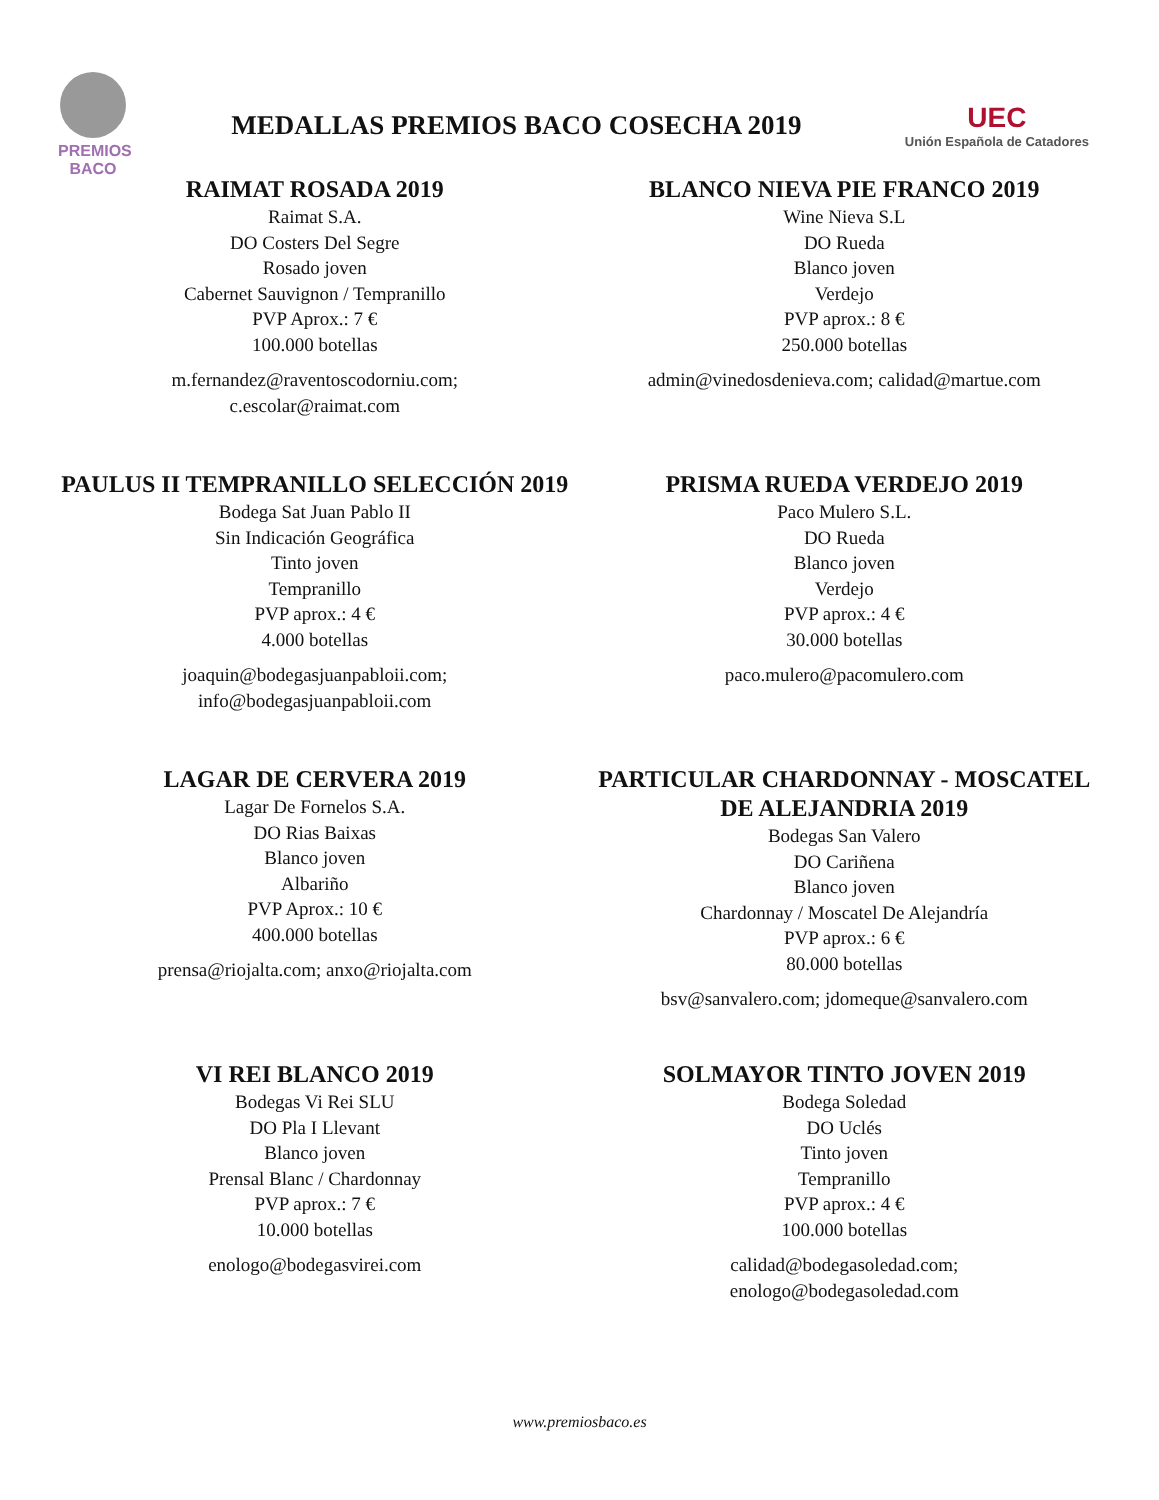PREMIOS
BACO
MEDALLAS PREMIOS BACO COSECHA 2019
UEC
Unión Española de Catadores
RAIMAT ROSADA 2019
Raimat S.A.
DO Costers Del Segre
Rosado joven
Cabernet Sauvignon / Tempranillo
PVP Aprox.: 7 €
100.000 botellas
m.fernandez@raventoscodorniu.com;
c.escolar@raimat.com
BLANCO NIEVA PIE FRANCO 2019
Wine Nieva S.L
DO Rueda
Blanco joven
Verdejo
PVP aprox.: 8 €
250.000 botellas
admin@vinedosdenieva.com; calidad@martue.com
PAULUS II TEMPRANILLO SELECCIÓN 2019
Bodega Sat Juan Pablo II
Sin Indicación Geográfica
Tinto joven
Tempranillo
PVP aprox.: 4 €
4.000 botellas
joaquin@bodegasjuanpabloii.com;
info@bodegasjuanpabloii.com
PRISMA RUEDA VERDEJO 2019
Paco Mulero S.L.
DO Rueda
Blanco joven
Verdejo
PVP aprox.: 4 €
30.000 botellas
paco.mulero@pacomulero.com
LAGAR DE CERVERA 2019
Lagar De Fornelos S.A.
DO Rias Baixas
Blanco joven
Albariño
PVP Aprox.: 10 €
400.000 botellas
prensa@riojalta.com; anxo@riojalta.com
PARTICULAR CHARDONNAY - MOSCATEL DE ALEJANDRIA 2019
Bodegas San Valero
DO Cariñena
Blanco joven
Chardonnay / Moscatel De Alejandría
PVP aprox.: 6 €
80.000 botellas
bsv@sanvalero.com; jdomeque@sanvalero.com
VI REI BLANCO 2019
Bodegas Vi Rei SLU
DO Pla I Llevant
Blanco joven
Prensal Blanc / Chardonnay
PVP aprox.: 7 €
10.000 botellas
enologo@bodegasvirei.com
SOLMAYOR TINTO JOVEN 2019
Bodega Soledad
DO Uclés
Tinto joven
Tempranillo
PVP aprox.: 4 €
100.000 botellas
calidad@bodegasoledad.com;
enologo@bodegasoledad.com
www.premiosbaco.es